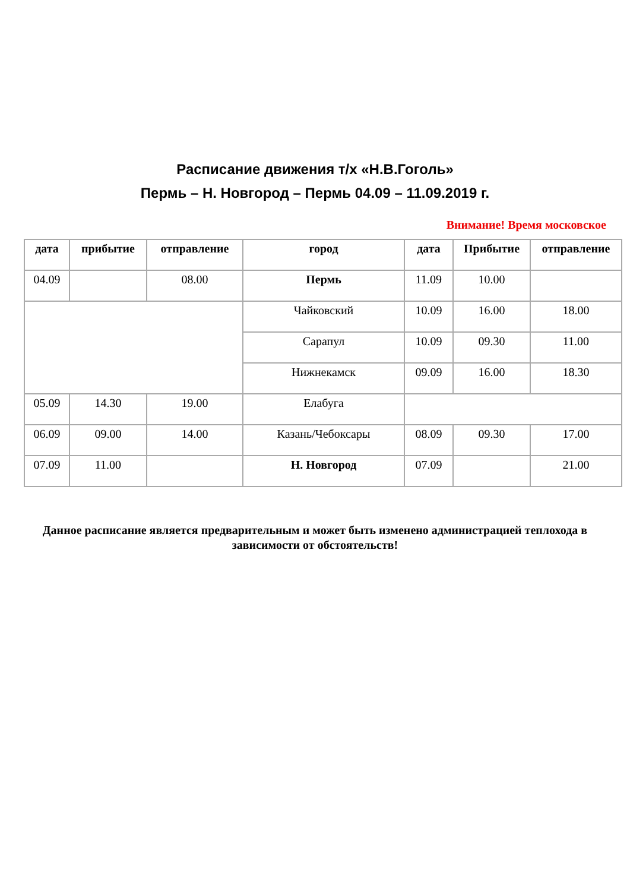Расписание движения т/х «Н.В.Гоголь»
Пермь – Н. Новгород – Пермь 04.09 – 11.09.2019 г.
Внимание! Время московское
| дата | прибытие | отправление | город | дата | Прибытие | отправление |
| --- | --- | --- | --- | --- | --- | --- |
| 04.09 | | 08.00 | Пермь | 11.09 | 10.00 | |
| | | | Чайковский | 10.09 | 16.00 | 18.00 |
| | | | Сарапул | 10.09 | 09.30 | 11.00 |
| | | | Нижнекамск | 09.09 | 16.00 | 18.30 |
| 05.09 | 14.30 | 19.00 | Елабуга | | | |
| 06.09 | 09.00 | 14.00 | Казань/Чебоксары | 08.09 | 09.30 | 17.00 |
| 07.09 | 11.00 | | Н. Новгород | 07.09 | | 21.00 |
Данное расписание является предварительным и может быть изменено администрацией теплохода в зависимости от обстоятельств!